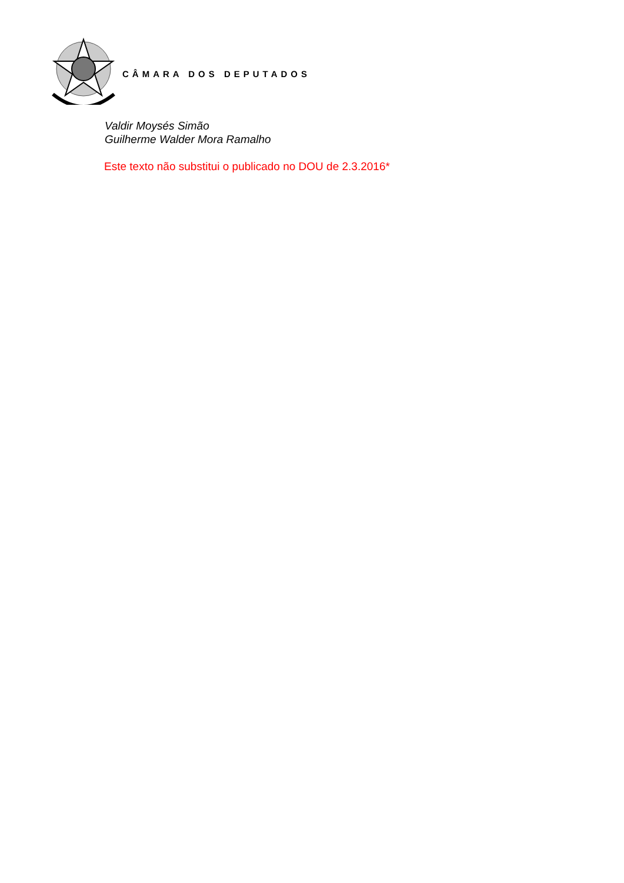CÂMARA DOS DEPUTADOS
Valdir Moysés Simão
Guilherme Walder Mora Ramalho
Este texto não substitui o publicado no DOU de 2.3.2016*